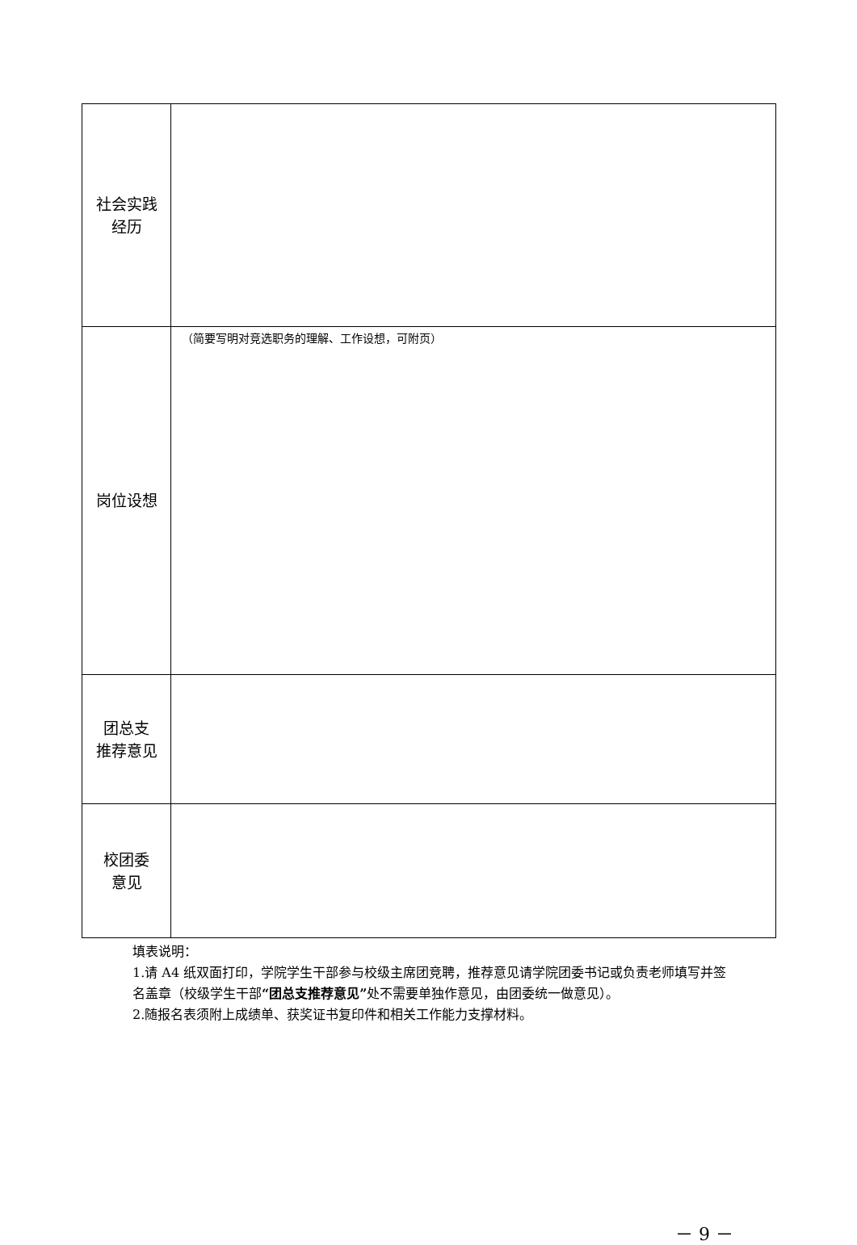| 社会实践 经历 | |
| 岗位设想 | （简要写明对竞选职务的理解、工作设想，可附页） |
| 团总支 推荐意见 | |
| 校团委 意见 | |
填表说明：
1.请 A4 纸双面打印，学院学生干部参与校级主席团竞聘，推荐意见请学院团委书记或负责老师填写并签名盖章（校级学生干部“团总支推荐意见”处不需要单独作意见，由团委统一做意见）。
2.随报名表须附上成绩单、获奖证书复印件和相关工作能力支撑材料。
－ 9 －